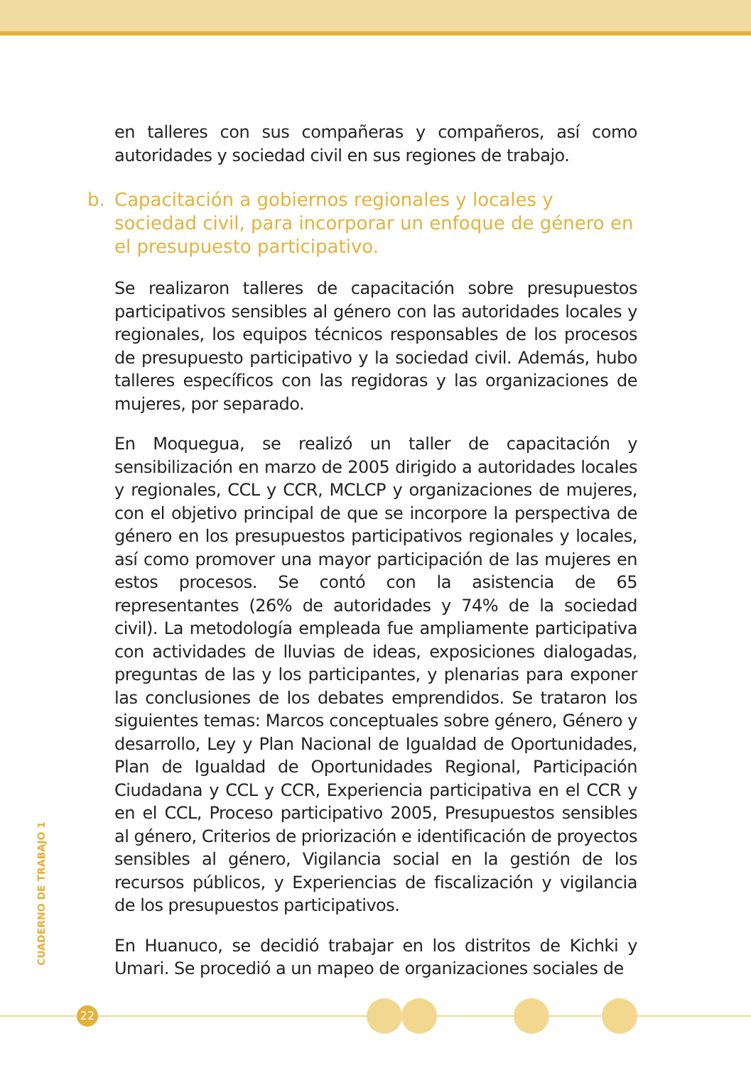en talleres con sus compañeras y compañeros, así como autoridades y sociedad civil en sus regiones de trabajo.
b. Capacitación a gobiernos regionales y locales y sociedad civil, para incorporar un enfoque de género en el presupuesto participativo.
Se realizaron talleres de capacitación sobre presupuestos participativos sensibles al género con las autoridades locales y regionales, los equipos técnicos responsables de los procesos de presupuesto participativo y la sociedad civil. Además, hubo talleres específicos con las regidoras y las organizaciones de mujeres, por separado.
En Moquegua, se realizó un taller de capacitación y sensibilización en marzo de 2005 dirigido a autoridades locales y regionales, CCL y CCR, MCLCP y organizaciones de mujeres, con el objetivo principal de que se incorpore la perspectiva de género en los presupuestos participativos regionales y locales, así como promover una mayor participación de las mujeres en estos procesos. Se contó con la asistencia de 65 representantes (26% de autoridades y 74% de la sociedad civil). La metodología empleada fue ampliamente participativa con actividades de lluvias de ideas, exposiciones dialogadas, preguntas de las y los participantes, y plenarias para exponer las conclusiones de los debates emprendidos. Se trataron los siguientes temas: Marcos conceptuales sobre género, Género y desarrollo, Ley y Plan Nacional de Igualdad de Oportunidades, Plan de Igualdad de Oportunidades Regional, Participación Ciudadana y CCL y CCR, Experiencia participativa en el CCR y en el CCL, Proceso participativo 2005, Presupuestos sensibles al género, Criterios de priorización e identificación de proyectos sensibles al género, Vigilancia social en la gestión de los recursos públicos, y Experiencias de fiscalización y vigilancia de los presupuestos participativos.
En Huanuco, se decidió trabajar en los distritos de Kichki y Umari. Se procedió a un mapeo de organizaciones sociales de
CUADERNO DE TRABAJO 1
22